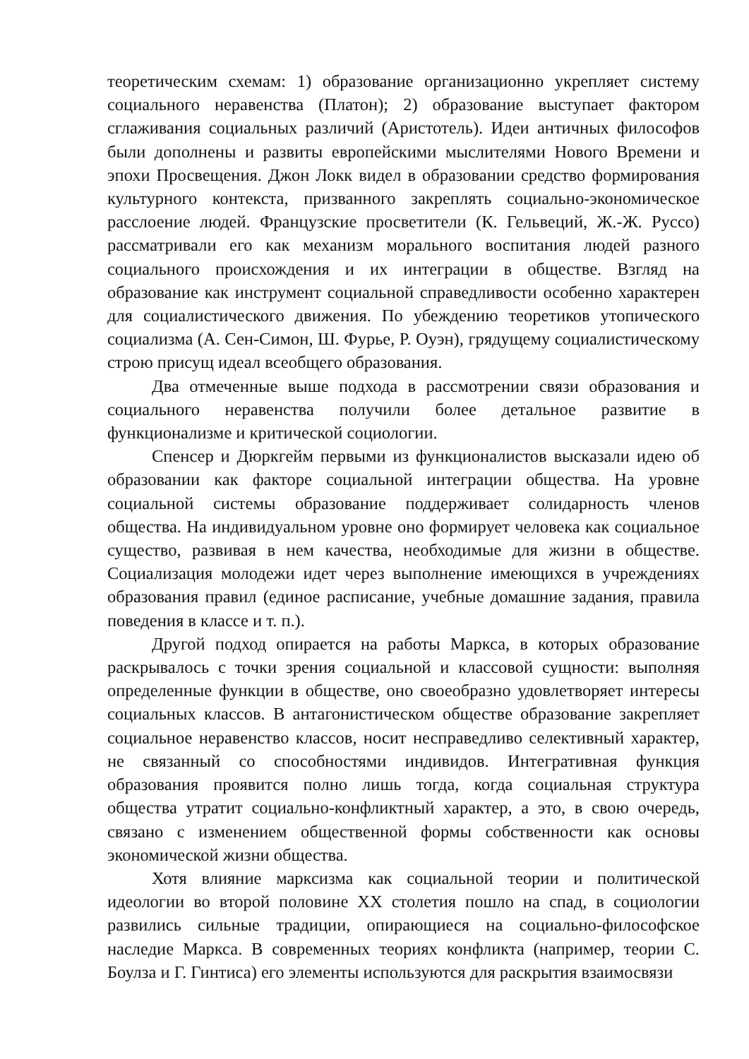теоретическим схемам: 1) образование организационно укрепляет систему социального неравенства (Платон); 2) образование выступает фактором сглаживания социальных различий (Аристотель). Идеи античных философов были дополнены и развиты европейскими мыслителями Нового Времени и эпохи Просвещения. Джон Локк видел в образовании средство формирования культурного контекста, призванного закреплять социально-экономическое расслоение людей. Французские просветители (К. Гельвеций, Ж.-Ж. Руссо) рассматривали его как механизм морального воспитания людей разного социального происхождения и их интеграции в обществе. Взгляд на образование как инструмент социальной справедливости особенно характерен для социалистического движения. По убеждению теоретиков утопического социализма (А. Сен-Симон, Ш. Фурье, Р. Оуэн), грядущему социалистическому строю присущ идеал всеобщего образования.
Два отмеченные выше подхода в рассмотрении связи образования и социального неравенства получили более детальное развитие в функционализме и критической социологии.
Спенсер и Дюркгейм первыми из функционалистов высказали идею об образовании как факторе социальной интеграции общества. На уровне социальной системы образование поддерживает солидарность членов общества. На индивидуальном уровне оно формирует человека как социальное существо, развивая в нем качества, необходимые для жизни в обществе. Социализация молодежи идет через выполнение имеющихся в учреждениях образования правил (единое расписание, учебные домашние задания, правила поведения в классе и т. п.).
Другой подход опирается на работы Маркса, в которых образование раскрывалось с точки зрения социальной и классовой сущности: выполняя определенные функции в обществе, оно своеобразно удовлетворяет интересы социальных классов. В антагонистическом обществе образование закрепляет социальное неравенство классов, носит несправедливо селективный характер, не связанный со способностями индивидов. Интегративная функция образования проявится полно лишь тогда, когда социальная структура общества утратит социально-конфликтный характер, а это, в свою очередь, связано с изменением общественной формы собственности как основы экономической жизни общества.
Хотя влияние марксизма как социальной теории и политической идеологии во второй половине XX столетия пошло на спад, в социологии развились сильные традиции, опирающиеся на социально-философское наследие Маркса. В современных теориях конфликта (например, теории С. Боулза и Г. Гинтиса) его элементы используются для раскрытия взаимосвязи